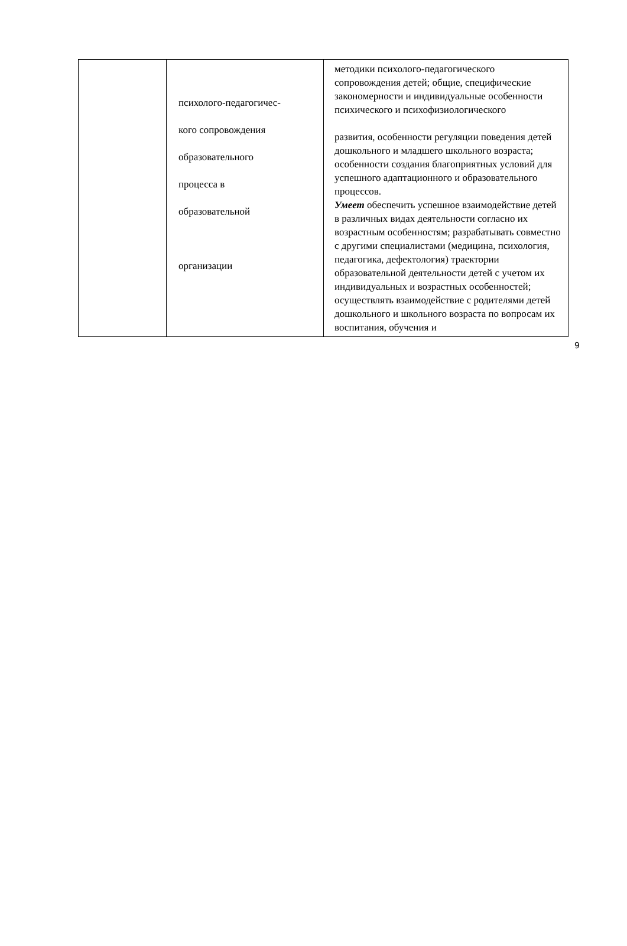| | психолого-педагогичес- кого сопровождения образовательного процесса в образовательной организации | методики психолого-педагогического сопровождения детей; общие, специфические закономерности и индивидуальные особенности психического и психофизиологического развития, особенности регуляции поведения детей дошкольного и младшего школьного возраста; особенности создания благоприятных условий для успешного адаптационного и образовательного процессов. Умеет обеспечить успешное взаимодействие детей в различных видах деятельности согласно их возрастным особенностям; разрабатывать совместно с другими специалистами (медицина, психология, педагогика, дефектология) траектории образовательной деятельности детей с учетом их индивидуальных и возрастных особенностей; осуществлять взаимодействие с родителями детей дошкольного и школьного возраста по вопросам их воспитания, обучения и |
9